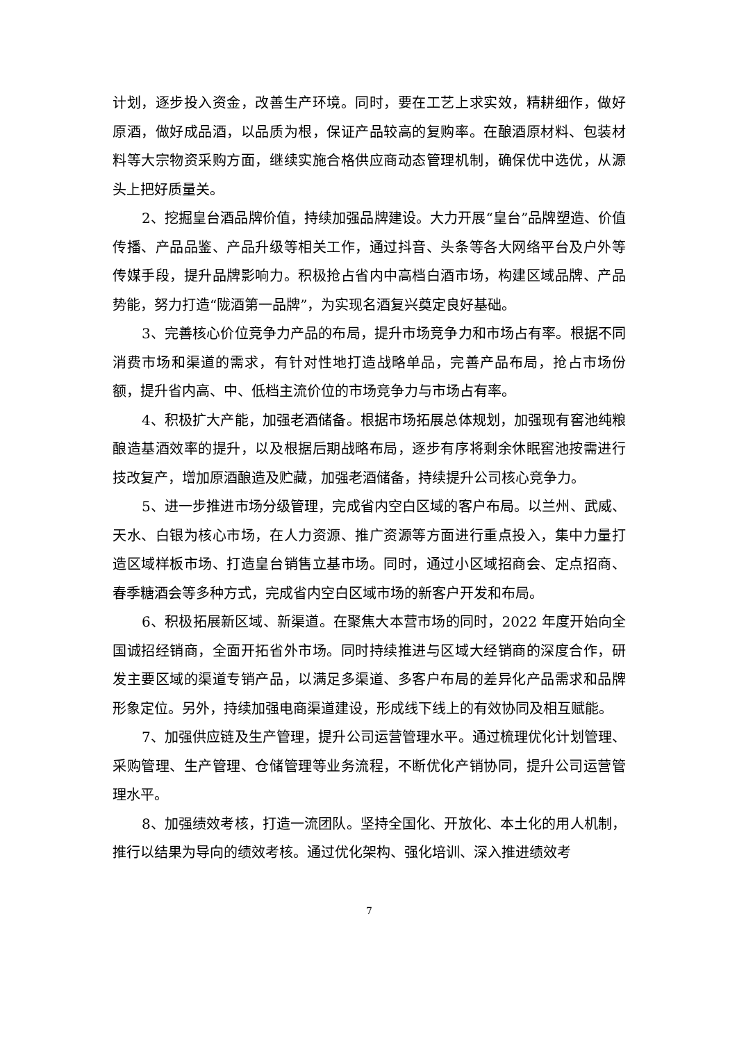计划，逐步投入资金，改善生产环境。同时，要在工艺上求实效，精耕细作，做好原酒，做好成品酒，以品质为根，保证产品较高的复购率。在酿酒原材料、包装材料等大宗物资采购方面，继续实施合格供应商动态管理机制，确保优中选优，从源头上把好质量关。
2、挖掘皇台酒品牌价值，持续加强品牌建设。大力开展“皇台”品牌塑造、价值传播、产品品鉴、产品升级等相关工作，通过抖音、头条等各大网络平台及户外等传媒手段，提升品牌影响力。积极抢占省内中高档白酒市场，构建区域品牌、产品势能，努力打造“陇酒第一品牌”，为实现名酒复兴奠定良好基础。
3、完善核心价位竞争力产品的布局，提升市场竞争力和市场占有率。根据不同消费市场和渠道的需求，有针对性地打造战略单品，完善产品布局，抢占市场份额，提升省内高、中、低档主流价位的市场竞争力与市场占有率。
4、积极扩大产能，加强老酒储备。根据市场拓展总体规划，加强现有窖池纯粮酿造基酒效率的提升，以及根据后期战略布局，逐步有序将剩余休眠窖池按需进行技改复产，增加原酒酿造及贮藏，加强老酒储备，持续提升公司核心竞争力。
5、进一步推进市场分级管理，完成省内空白区域的客户布局。以兰州、武威、天水、白银为核心市场，在人力资源、推广资源等方面进行重点投入，集中力量打造区域样板市场、打造皇台销售立基市场。同时，通过小区域招商会、定点招商、春季糖酒会等多种方式，完成省内空白区域市场的新客户开发和布局。
6、积极拓展新区域、新渠道。在聚焦大本营市场的同时，2022 年度开始向全国诚招经销商，全面开拓省外市场。同时持续推进与区域大经销商的深度合作，研发主要区域的渠道专销产品，以满足多渠道、多客户布局的差异化产品需求和品牌形象定位。另外，持续加强电商渠道建设，形成线下线上的有效协同及相互赋能。
7、加强供应链及生产管理，提升公司运营管理水平。通过梳理优化计划管理、采购管理、生产管理、仓储管理等业务流程，不断优化产销协同，提升公司运营管理水平。
8、加强绩效考核，打造一流团队。坚持全国化、开放化、本土化的用人机制，推行以结果为导向的绩效考核。通过优化架构、强化培训、深入推进绩效考
7